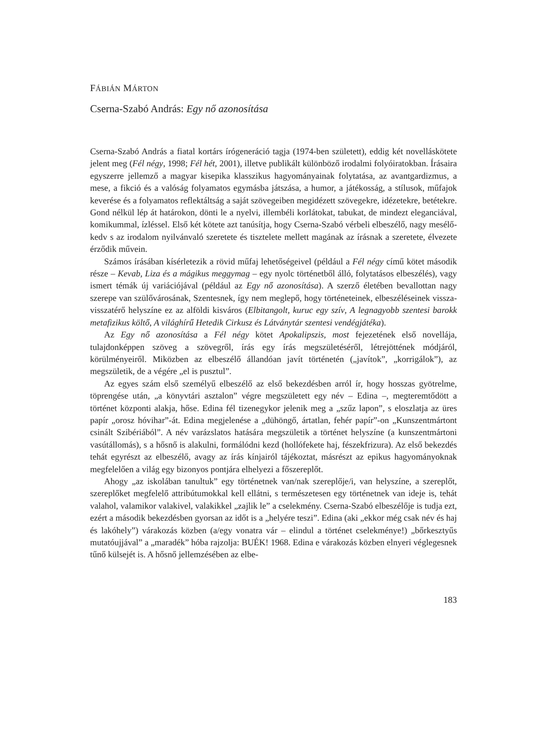FÁBIÁN MÁRTON
Cserna-Szabó András: Egy nő azonosítása
Cserna-Szabó András a fiatal kortárs írógeneráció tagja (1974-ben született), eddig két novelláskötete jelent meg (Fél négy, 1998; Fél hét, 2001), illetve publikált különböző irodalmi folyóiratokban. Írásaira egyszerre jellemző a magyar kisepika klasszikus hagyományainak folytatása, az avantgardizmus, a mese, a fikció és a valóság folyamatos egymásba játszása, a humor, a játékosság, a stílusok, műfajok keverése és a folyamatos reflektáltság a saját szövegeiben megidézett szövegekre, idézetekre, betétekre. Gond nélkül lép át határokon, dönti le a nyelvi, illembéli korlátokat, tabukat, de mindezt eleganciával, komikummal, ízléssel. Első két kötete azt tanúsítja, hogy Cserna-Szabó vérbeli elbeszélő, nagy mesélő-kedv s az irodalom nyilvánvaló szeretete és tisztelete mellett magának az írásnak a szeretete, élvezete érződik művein.
Számos írásában kísérletezik a rövid műfaj lehetőségeivel (például a Fél négy című kötet második része – Kevab, Liza és a mágikus meggymag – egy nyolc történetből álló, folytatásos elbeszélés), vagy ismert témák új variációjával (például az Egy nő azonosítása). A szerző életében bevallottan nagy szerepe van szülővárosának, Szentesnek, így nem meglepő, hogy történeteinek, elbeszéléseinek vissza-visszatérő helyszíne ez az alföldi kisváros (Elbitangolt, kuruc egy szív, A legnagyobb szentesi barokk metafizikus költő, A világhírű Hetedik Cirkusz és Látványtár szentesi vendégjátéka).
Az Egy nő azonosítása a Fél négy kötet Apokalipszis, most fejezetének első novellája, tulajdonképpen szöveg a szövegről, írás egy írás megszületéséről, létrejöttének módjáról, körülményeiről. Miközben az elbeszélő állandóan javít történetén („javítok”, „korrigálok”), az megszületik, de a végére „el is pusztul”.
Az egyes szám első személyű elbeszélő az első bekezdésben arról ír, hogy hosszas gyötrelme, töprengése után, „a könyvtári asztalon” végre megszületett egy név – Edina –, megteremtődött a történet központi alakja, hőse. Edina fél tizenegykor jelenik meg a „szűz lapon”, s eloszlatja az üres papír „orosz hóvihar”-át. Edina megjelenése a „dühöngő, ártatlan, fehér papír”-on „Kunszentmártont csinált Szibériából”. A név varázslatos hatására megszületik a történet helyszíne (a kunszentmártoni vasútállomás), s a hősnő is alakulni, formálódni kezd (hollófekete haj, fészekfrizura). Az első bekezdés tehát egyrészt az elbeszélő, avagy az írás kínjairól tájékoztat, másrészt az epikus hagyományoknak megfelelően a világ egy bizonyos pontjára elhelyezi a főszereplőt.
Ahogy „az iskolában tanultuk” egy történetnek van/nak szereplője/i, van helyszíne, a szereplőt, szereplőket megfelelő attribútumokkal kell ellátni, s természetesen egy történetnek van ideje is, tehát valahol, valamikor valakivel, valakikkel „zajlik le” a cselekmény. Cserna-Szabó elbeszélője is tudja ezt, ezért a második bekezdésben gyorsan az időt is a „helyére teszi”. Edina (aki „ekkor még csak név és haj és lakóhely”) várakozás közben (a/egy vonatra vár – elindul a történet cselekménye!) „bőrkesztyűs mutatóujjával” a „maradék” hóba rajzolja: BUÉK! 1968. Edina e várakozás közben elnyeri véglegesnek tűnő külsejét is. A hősnő jellemzésében az elbe-
183